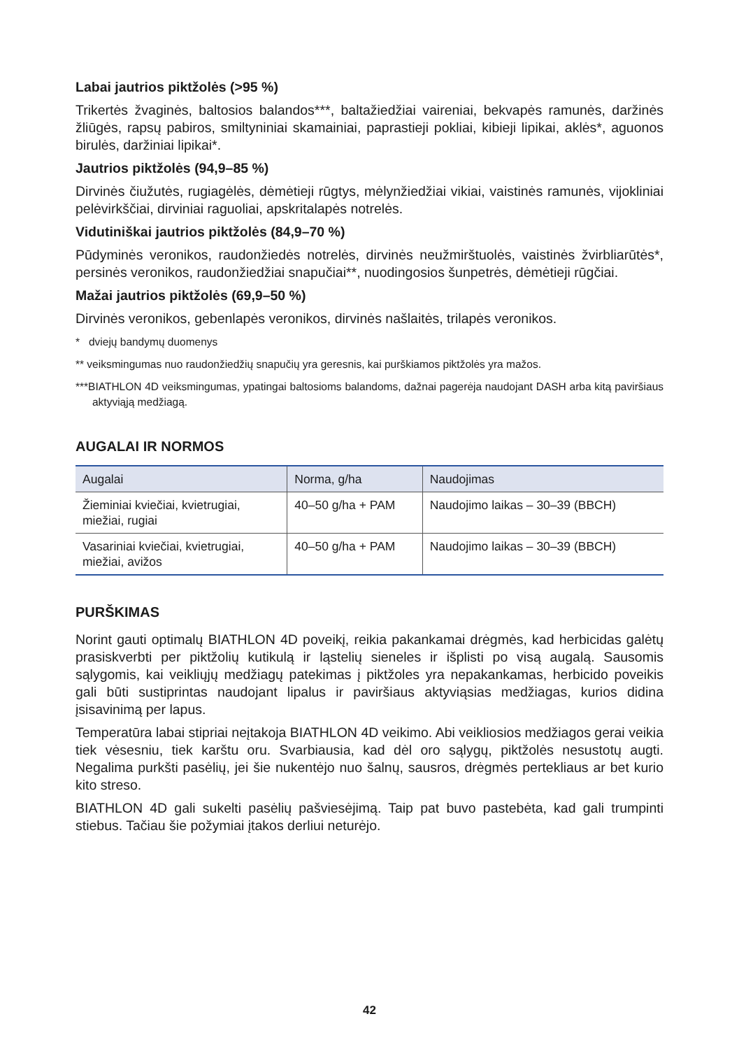Labai jautrios piktžolės (>95 %)
Trikertės žvaginės, baltosios balandos***, baltažiedžiai vaireniai, bekvapės ramunės, daržinės žliūgės, rapsų pabiros, smiltyniniai skamainiai, paprastieji pokliai, kibieji lipikai, aklės*, aguonos birulės, daržiniai lipikai*.
Jautrios piktžolės (94,9–85 %)
Dirvinės čiužutės, rugiagėlės, dėmėtieji rūgtys, mėlynžiedžiai vikiai, vaistinės ramunės, vijokliniai pelėvirkščiai, dirviniai raguoliai, apskritalapės notrelės.
Vidutiniškai jautrios piktžolės (84,9–70 %)
Pūdyminės veronikos, raudonžiedės notrelės, dirvinės neužmirštuolės, vaistinės žvirbliarūtės*, persinės veronikos, raudonžiedžiai snapučiai**, nuodingosios šunpetrės, dėmėtieji rūgčiai.
Mažai jautrios piktžolės (69,9–50 %)
Dirvinės veronikos, gebenlapės veronikos, dirvinės našlaitės, trilapės veronikos.
* dviejų bandymų duomenys
** veiksmingumas nuo raudonžiedžių snapučių yra geresnis, kai purškiamos piktžolės yra mažos.
***BIATHLON 4D veiksmingumas, ypatingai baltosioms balandoms, dažnai pagerėja naudojant DASH arba kitą paviršiaus aktyviąją medžiagą.
AUGALAI IR NORMOS
| Augalai | Norma, g/ha | Naudojimas |
| --- | --- | --- |
| Žieminiai kviečiai, kvietrugiai, miežiai, rugiai | 40–50 g/ha + PAM | Naudojimo laikas – 30–39 (BBCH) |
| Vasariniai kviečiai, kvietrugiai, miežiai, avižos | 40–50 g/ha + PAM | Naudojimo laikas – 30–39 (BBCH) |
PURŠKIMAS
Norint gauti optimalų BIATHLON 4D poveikį, reikia pakankamai drėgmės, kad herbicidas galėtų prasiskverbti per piktžolių kutikulą ir ląstelių sieneles ir išplisti po visą augalą. Sausomis sąlygomis, kai veikliųjų medžiagų patekimas į piktžoles yra nepakankamas, herbicido poveikis gali būti sustiprintas naudojant lipalus ir paviršiaus aktyviąsias medžiagas, kurios didina įsisavinimą per lapus.
Temperatūra labai stipriai neįtakoja BIATHLON 4D veikimo. Abi veikliosios medžiagos gerai veikia tiek vėsesniu, tiek karštu oru. Svarbiausia, kad dėl oro sąlygų, piktžolės nesustotų augti. Negalima purkšti pasėlių, jei šie nukentėjo nuo šalnų, sausros, drėgmės pertekliaus ar bet kurio kito streso.
BIATHLON 4D gali sukelti pasėlių pašviesėjimą. Taip pat buvo pastebėta, kad gali trumpinti stiebus. Tačiau šie požymiai įtakos derliui neturėjo.
42